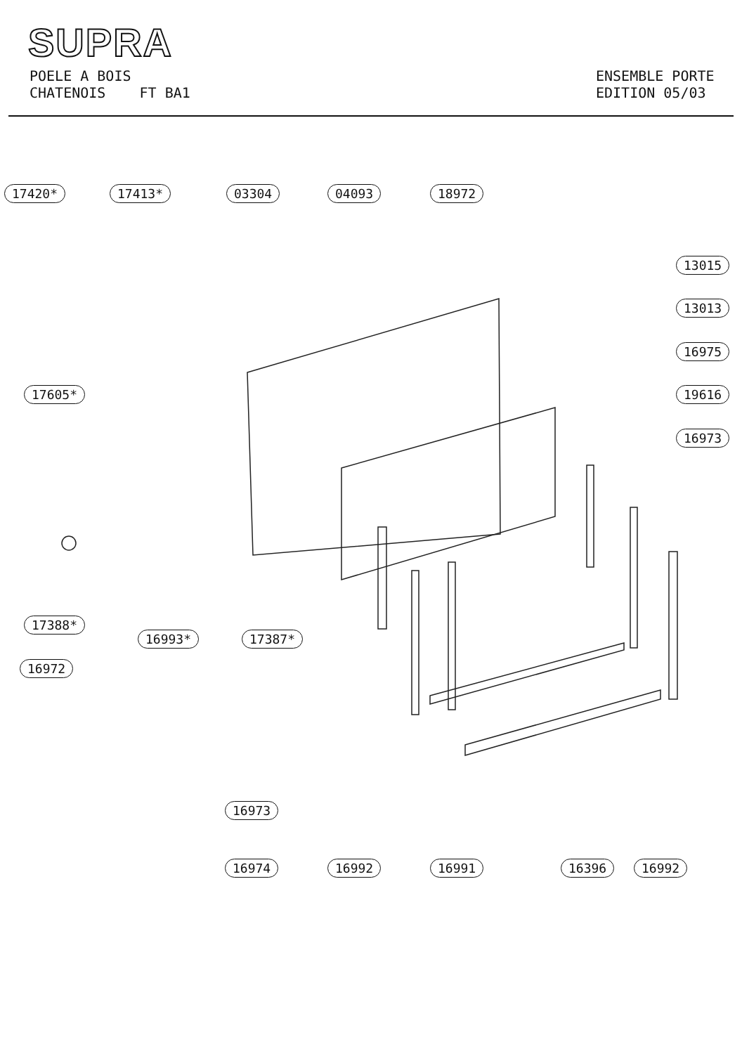SUPRA
POELE A BOIS
CHATENOIS FT BA1
ENSEMBLE PORTE
EDITION 05/03
17420* 17413* 03304 04093 18972
13015
13013
16975
19616
16973
17605*
17388*
16993* 17387*
16972
16973
16974 16992 16991 16396 16992